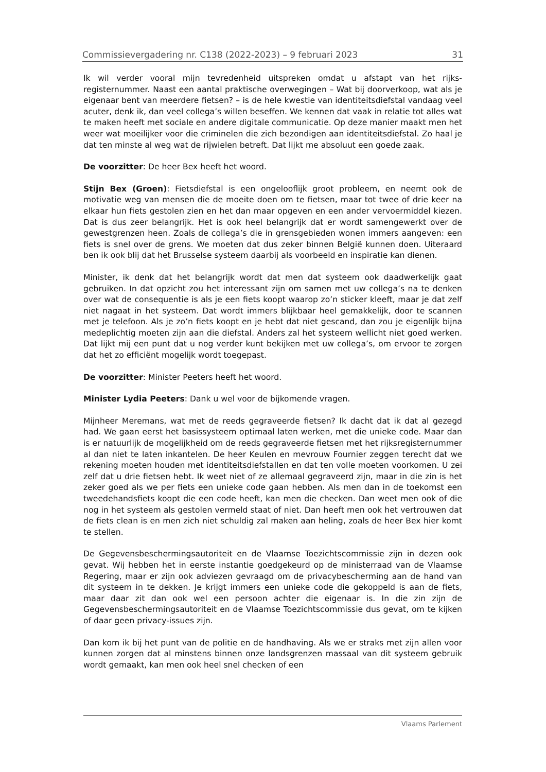Commissievergadering nr. C138 (2022-2023) – 9 februari 2023 31
Ik wil verder vooral mijn tevredenheid uitspreken omdat u afstapt van het rijks­registernummer. Naast een aantal praktische overwegingen – Wat bij doorverkoop, wat als je eigenaar bent van meerdere fietsen? – is de hele kwestie van iden­titeitsdiefstal vandaag veel acuter, denk ik, dan veel collega’s willen beseffen. We kennen dat vaak in relatie tot alles wat te maken heeft met sociale en andere digitale communicatie. Op deze manier maakt men het weer wat moeilijker voor die criminelen die zich bezondigen aan identiteitsdiefstal. Zo haal je dat ten minste al weg wat de rijwielen betreft. Dat lijkt me absoluut een goede zaak.
De voorzitter: De heer Bex heeft het woord.
Stijn Bex (Groen): Fietsdiefstal is een ongelooflijk groot probleem, en neemt ook de motivatie weg van mensen die de moeite doen om te fietsen, maar tot twee of drie keer na elkaar hun fiets gestolen zien en het dan maar opgeven en een ander vervoermiddel kiezen. Dat is dus zeer belangrijk. Het is ook heel belangrijk dat er wordt samengewerkt over de gewestgrenzen heen. Zoals de collega’s die in grensgebieden wonen immers aangeven: een fiets is snel over de grens. We moeten dat dus zeker binnen België kunnen doen. Uiteraard ben ik ook blij dat het Brusselse systeem daarbij als voorbeeld en inspiratie kan dienen.
Minister, ik denk dat het belangrijk wordt dat men dat systeem ook daadwerkelijk gaat gebruiken. In dat opzicht zou het interessant zijn om samen met uw collega’s na te denken over wat de consequentie is als je een fiets koopt waarop zo’n sticker kleeft, maar je dat zelf niet nagaat in het systeem. Dat wordt immers blijkbaar heel gemakkelijk, door te scannen met je telefoon. Als je zo’n fiets koopt en je hebt dat niet gescand, dan zou je eigenlijk bijna medeplichtig moeten zijn aan die diefstal. Anders zal het systeem wellicht niet goed werken. Dat lijkt mij een punt dat u nog verder kunt bekijken met uw collega’s, om ervoor te zorgen dat het zo efficiënt mogelijk wordt toegepast.
De voorzitter: Minister Peeters heeft het woord.
Minister Lydia Peeters: Dank u wel voor de bijkomende vragen.
Mijnheer Meremans, wat met de reeds gegraveerde fietsen? Ik dacht dat ik dat al gezegd had. We gaan eerst het basissysteem optimaal laten werken, met die unieke code. Maar dan is er natuurlijk de mogelijkheid om de reeds gegraveerde fietsen met het rijksregisternummer al dan niet te laten inkantelen. De heer Keulen en mevrouw Fournier zeggen terecht dat we rekening moeten houden met iden­titeitsdiefstallen en dat ten volle moeten voorkomen. U zei zelf dat u drie fietsen hebt. Ik weet niet of ze allemaal gegraveerd zijn, maar in die zin is het zeker goed als we per fiets een unieke code gaan hebben. Als men dan in de toekomst een tweedehandsfiets koopt die een code heeft, kan men die checken. Dan weet men ook of die nog in het systeem als gestolen vermeld staat of niet. Dan heeft men ook het vertrouwen dat de fiets clean is en men zich niet schuldig zal maken aan heling, zoals de heer Bex hier komt te stellen.
De Gegevensbeschermingsautoriteit en de Vlaamse Toezichtscommissie zijn in dezen ook gevat. Wij hebben het in eerste instantie goedgekeurd op de minister­raad van de Vlaamse Regering, maar er zijn ook adviezen gevraagd om de privacy­bescherming aan de hand van dit systeem in te dekken. Je krijgt immers een unieke code die gekoppeld is aan de fiets, maar daar zit dan ook wel een persoon achter die eigenaar is. In die zin zijn de Gegevensbeschermingsautoriteit en de Vlaamse Toezichtscommissie dus gevat, om te kijken of daar geen privacy-issues zijn.
Dan kom ik bij het punt van de politie en de handhaving. Als we er straks met zijn allen voor kunnen zorgen dat al minstens binnen onze landsgrenzen massaal van dit systeem gebruik wordt gemaakt, kan men ook heel snel checken of een
Vlaams Parlement